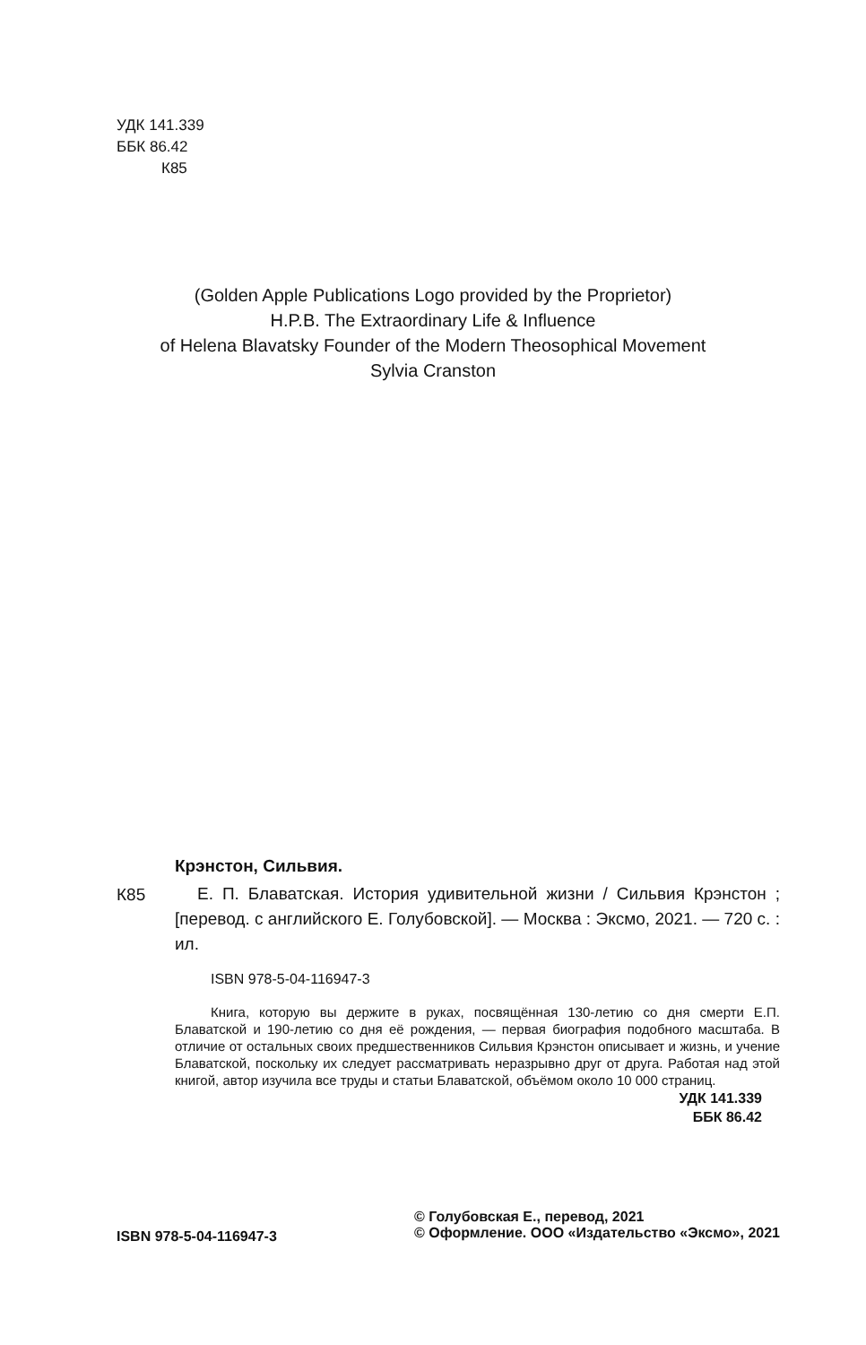УДК 141.339
ББК 86.42
К85
(Golden Apple Publications Logo provided by the Proprietor)
H.P.B. The Extraordinary Life & Influence
of Helena Blavatsky Founder of the Modern Theosophical Movement
Sylvia Cranston
Крэнстон, Сильвия.
К85
Е. П. Блаватская. История удивительной жизни / Сильвия Крэнстон ; [перевод. с английского Е. Голубовской]. — Москва : Эксмо, 2021. — 720 с. : ил.
ISBN 978-5-04-116947-3
Книга, которую вы держите в руках, посвящённая 130-летию со дня смерти Е.П. Блаватской и 190-летию со дня её рождения, — первая биография подобного масштаба. В отличие от остальных своих предшественников Сильвия Крэнстон описывает и жизнь, и учение Блаватской, поскольку их следует рассматривать неразрывно друг от друга. Работая над этой книгой, автор изучила все труды и статьи Блаватской, объёмом около 10 000 страниц.
УДК 141.339
ББК 86.42
ISBN 978-5-04-116947-3
© Голубовская Е., перевод, 2021
© Оформление. ООО «Издательство «Эксмо», 2021